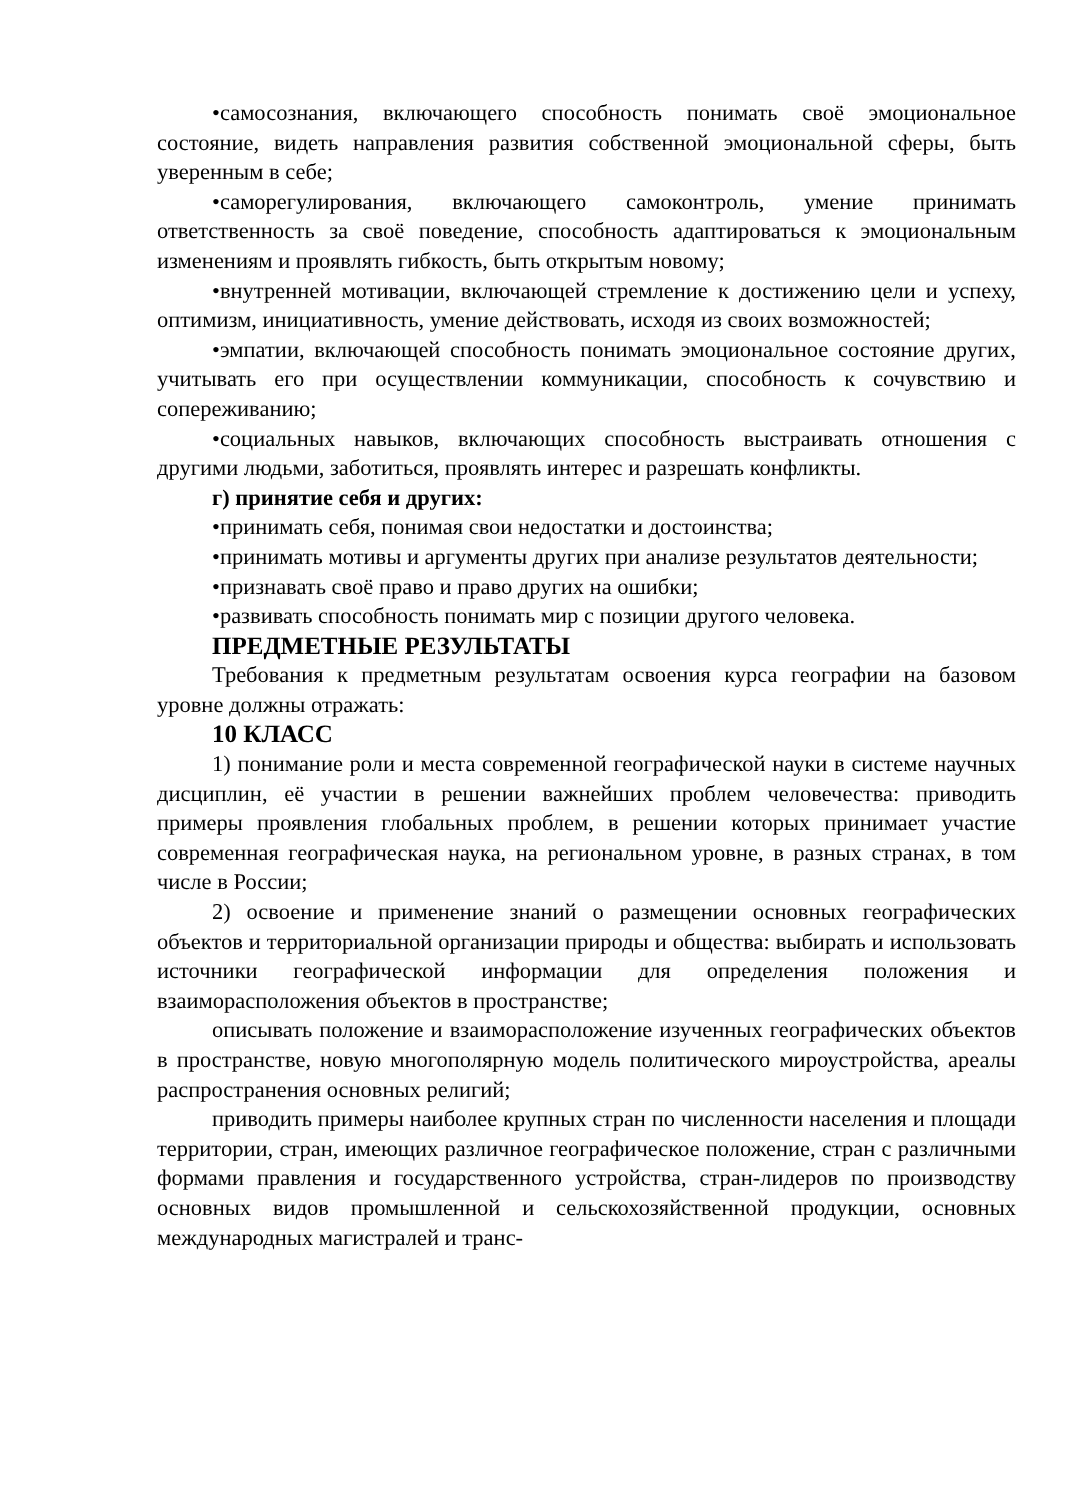•самосознания, включающего способность понимать своё эмоциональное состояние, видеть направления развития собственной эмоциональной сферы, быть уверенным в себе;
•саморегулирования, включающего самоконтроль, умение принимать ответственность за своё поведение, способность адаптироваться к эмоциональным изменениям и проявлять гибкость, быть открытым новому;
•внутренней мотивации, включающей стремление к достижению цели и успеху, оптимизм, инициативность, умение действовать, исходя из своих возможностей;
•эмпатии, включающей способность понимать эмоциональное состояние других, учитывать его при осуществлении коммуникации, способность к сочувствию и сопереживанию;
•социальных навыков, включающих способность выстраивать отношения с другими людьми, заботиться, проявлять интерес и разрешать конфликты.
г) принятие себя и других:
•принимать себя, понимая свои недостатки и достоинства;
•принимать мотивы и аргументы других при анализе результатов деятельности;
•признавать своё право и право других на ошибки;
•развивать способность понимать мир с позиции другого человека.
ПРЕДМЕТНЫЕ РЕЗУЛЬТАТЫ
Требования к предметным результатам освоения курса географии на базовом уровне должны отражать:
10 КЛАСС
1) понимание роли и места современной географической науки в системе научных дисциплин, её участии в решении важнейших проблем человечества: приводить примеры проявления глобальных проблем, в решении которых принимает участие современная географическая наука, на региональном уровне, в разных странах, в том числе в России;
2) освоение и применение знаний о размещении основных географических объектов и территориальной организации природы и общества: выбирать и использовать источники географической информации для определения положения и взаиморасположения объектов в пространстве;
описывать положение и взаиморасположение изученных географических объектов в пространстве, новую многополярную модель политического мироустройства, ареалы распространения основных религий;
приводить примеры наиболее крупных стран по численности населения и площади территории, стран, имеющих различное географическое положение, стран с различными формами правления и государственного устройства, стран-лидеров по производству основных видов промышленной и сельскохозяйственной продукции, основных международных магистралей и транс-